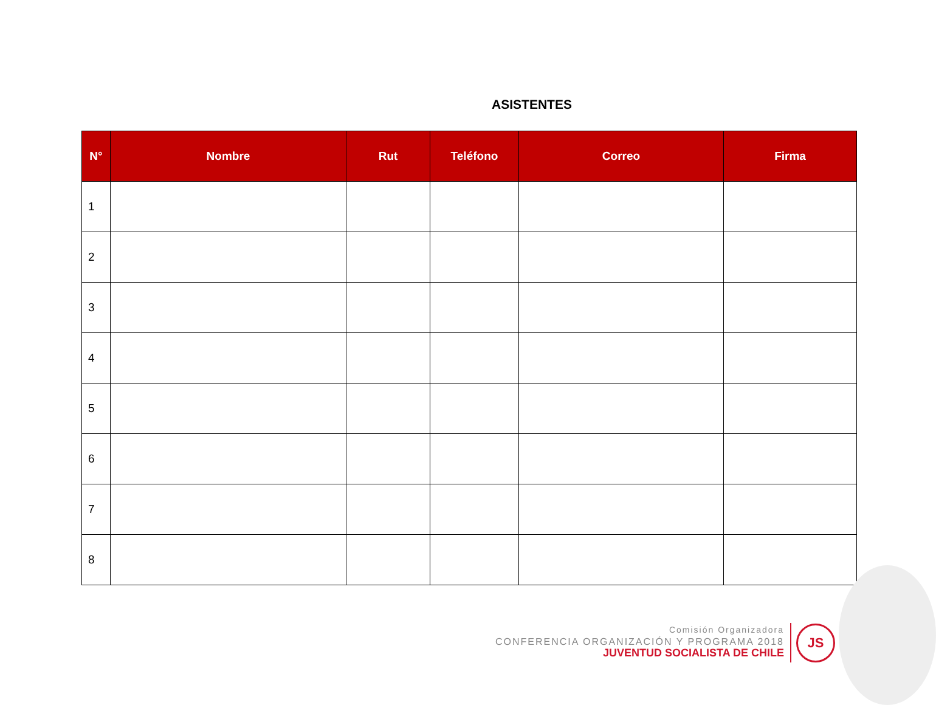ASISTENTES
| N° | Nombre | Rut | Teléfono | Correo | Firma |
| --- | --- | --- | --- | --- | --- |
| 1 | | | | | |
| 2 | | | | | |
| 3 | | | | | |
| 4 | | | | | |
| 5 | | | | | |
| 6 | | | | | |
| 7 | | | | | |
| 8 | | | | | |
Comisión Organizadora
CONFERENCIA ORGANIZACIÓN Y PROGRAMA 2018
JUVENTUD SOCIALISTA DE CHILE
JS